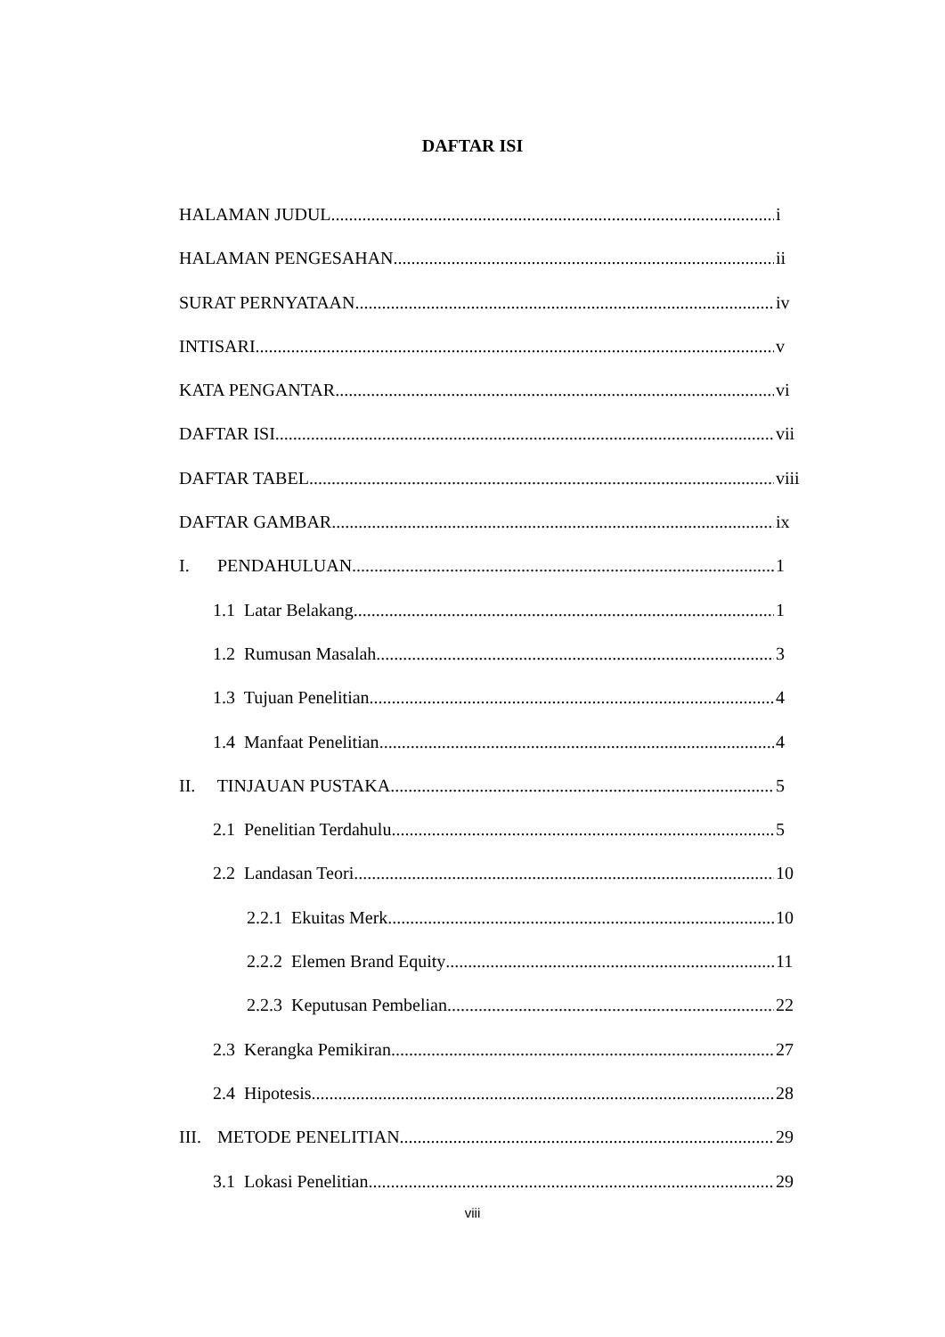DAFTAR ISI
HALAMAN JUDUL i
HALAMAN PENGESAHAN ii
SURAT PERNYATAAN iv
INTISARI v
KATA PENGANTAR vi
DAFTAR ISI vii
DAFTAR TABEL viii
DAFTAR GAMBAR ix
I. PENDAHULUAN 1
1.1 Latar Belakang 1
1.2 Rumusan Masalah 3
1.3 Tujuan Penelitian 4
1.4 Manfaat Penelitian 4
II. TINJAUAN PUSTAKA 5
2.1 Penelitian Terdahulu 5
2.2 Landasan Teori 10
2.2.1 Ekuitas Merk 10
2.2.2 Elemen Brand Equity 11
2.2.3 Keputusan Pembelian 22
2.3 Kerangka Pemikiran 27
2.4 Hipotesis 28
III. METODE PENELITIAN 29
3.1 Lokasi Penelitian 29
viii